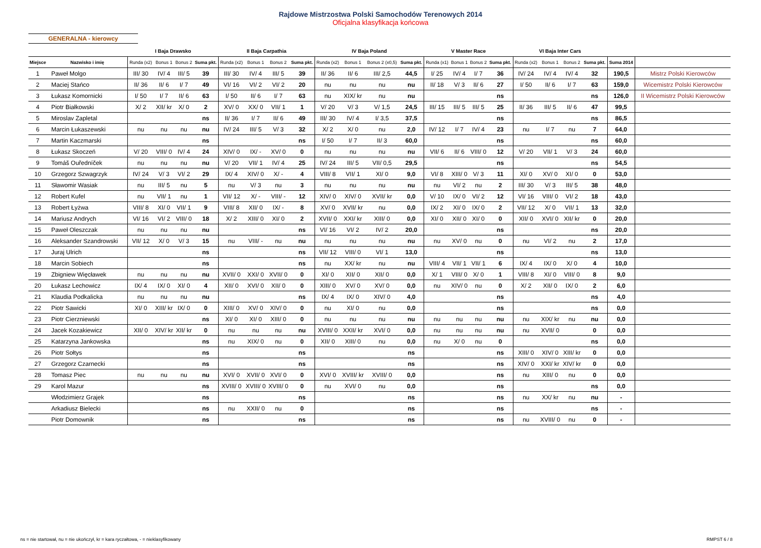Rajdowe Mistrzostwa Polski Samochodów Terenowych 2014
Oficjalna klasyfikacja końcowa
GENERALNA - kierowcy
| | | I Baja Drawsko | | | | II Baja Carpathia | | | | IV Baja Poland | | | | V Master Race | | | | VI Baja Inter Cars | | | | | |
| --- | --- | --- | --- | --- | --- | --- | --- | --- | --- | --- | --- | --- | --- | --- | --- | --- | --- | --- | --- | --- | --- | --- | --- |
| Miejsce | Nazwisko i imię | Runda (x2) | Bonus 1 | Bonus 2 | Suma pkt. | Runda (x2) | Bonus 1 | Bonus 2 | Suma pkt. | Runda (x2) | Bonus 1 | Bonus 2 (x0,5) | Suma pkt. | Runda (x1) | Bonus 1 | Bonus 2 | Suma pkt. | Runda (x2) | Bonus 1 | Bonus 2 | Suma pkt. | Suma 2014 | |
| 1 | Paweł Molgo | III/ 30 | IV/ 4 | III/ 5 | 39 | III/ 30 | IV/ 4 | III/ 5 | 39 | II/ 36 | II/ 6 | III/ 2,5 | 44,5 | I/ 25 | IV/ 4 | I/ 7 | 36 | IV/ 24 | IV/ 4 | IV/ 4 | 32 | 190,5 | Mistrz Polski Kierowców |
| 2 | Maciej Stańco | II/ 36 | II/ 6 | I/ 7 | 49 | VI/ 16 | VI/ 2 | VI/ 2 | 20 | nu | nu | nu | nu | II/ 18 | V/ 3 | II/ 6 | 27 | I/ 50 | II/ 6 | I/ 7 | 63 | 159,0 | Wicemistrz Polski Kierowców |
| 3 | Łukasz Komornicki | I/ 50 | I/ 7 | II/ 6 | 63 | I/ 50 | II/ 6 | I/ 7 | 63 | nu | XIX/ kr | nu | nu | | | | ns | | | | ns | 126,0 | II Wicemistrz Polski Kierowców |
| 4 | Piotr Białkowski | X/ 2 | XII/ kr | X/ 0 | 2 | XV/ 0 | XX/ 0 | VII/ 1 | 1 | V/ 20 | V/ 3 | V/ 1,5 | 24,5 | III/ 15 | III/ 5 | III/ 5 | 25 | II/ 36 | III/ 5 | II/ 6 | 47 | 99,5 | |
| 5 | Miroslav Zapletal | | | | ns | II/ 36 | I/ 7 | II/ 6 | 49 | III/ 30 | IV/ 4 | I/ 3,5 | 37,5 | | | | ns | | | | ns | 86,5 | |
| 6 | Marcin Łukaszewski | nu | nu | nu | nu | IV/ 24 | III/ 5 | V/ 3 | 32 | X/ 2 | X/ 0 | nu | 2,0 | IV/ 12 | I/ 7 | IV/ 4 | 23 | nu | I/ 7 | nu | 7 | 64,0 | |
| 7 | Martin Kaczmarski | | | | ns | | | | ns | I/ 50 | I/ 7 | II/ 3 | 60,0 | | | | ns | | | | ns | 60,0 | |
| 8 | Łukasz Skoczeń | V/ 20 | VIII/ 0 | IV/ 4 | 24 | XIV/ 0 | IX/ - | XV/ 0 | 0 | nu | nu | nu | nu | VII/ 6 | II/ 6 | VIII/ 0 | 12 | V/ 20 | VII/ 1 | V/ 3 | 24 | 60,0 | |
| 9 | Tomáš Ouředníček | nu | nu | nu | nu | V/ 20 | VII/ 1 | IV/ 4 | 25 | IV/ 24 | III/ 5 | VII/ 0,5 | 29,5 | | | | ns | | | | ns | 54,5 | |
| 10 | Grzegorz Szwagrzyk | IV/ 24 | V/ 3 | VI/ 2 | 29 | IX/ 4 | XIV/ 0 | X/ - | 4 | VIII/ 8 | VII/ 1 | XI/ 0 | 9,0 | VI/ 8 | XIII/ 0 | V/ 3 | 11 | XI/ 0 | XV/ 0 | XI/ 0 | 0 | 53,0 | |
| 11 | Sławomir Wasiak | nu | III/ 5 | nu | 5 | nu | V/ 3 | nu | 3 | nu | nu | nu | nu | nu | VI/ 2 | nu | 2 | III/ 30 | V/ 3 | III/ 5 | 38 | 48,0 | |
| 12 | Robert Kufel | nu | VII/ 1 | nu | 1 | VII/ 12 | X/ - | VIII/ - | 12 | XIV/ 0 | XIV/ 0 | XVII/ kr | 0,0 | V/ 10 | IX/ 0 | VI/ 2 | 12 | VI/ 16 | VIII/ 0 | VI/ 2 | 18 | 43,0 | |
| 13 | Robert Łyżwa | VIII/ 8 | XI/ 0 | VII/ 1 | 9 | VIII/ 8 | XII/ 0 | IX/ - | 8 | XV/ 0 | XVII/ kr | nu | 0,0 | IX/ 2 | XI/ 0 | IX/ 0 | 2 | VII/ 12 | X/ 0 | VII/ 1 | 13 | 32,0 | |
| 14 | Mariusz Andrych | VI/ 16 | VI/ 2 | VIII/ 0 | 18 | X/ 2 | XIII/ 0 | XI/ 0 | 2 | XVII/ 0 | XXI/ kr | XIII/ 0 | 0,0 | XI/ 0 | XII/ 0 | XI/ 0 | 0 | XII/ 0 | XVI/ 0 | XII/ kr | 0 | 20,0 | |
| 15 | Paweł Oleszczak | nu | nu | nu | nu | | | | ns | VI/ 16 | VI/ 2 | IV/ 2 | 20,0 | | | | ns | | | | ns | 20,0 | |
| 16 | Aleksander Szandrowski | VII/ 12 | X/ 0 | V/ 3 | 15 | nu | VIII/ - | nu | nu | nu | nu | nu | nu | nu | XV/ 0 | nu | 0 | nu | VI/ 2 | nu | 2 | 17,0 | |
| 17 | Juraj Ulrich | | | | ns | | | | ns | VII/ 12 | VIII/ 0 | VI/ 1 | 13,0 | | | | ns | | | | ns | 13,0 | |
| 18 | Marcin Sobiech | | | | ns | | | | ns | nu | XX/ kr | nu | nu | VIII/ 4 | VII/ 1 | VII/ 1 | 6 | IX/ 4 | IX/ 0 | X/ 0 | 4 | 10,0 | |
| 19 | Zbigniew Więcławek | nu | nu | nu | nu | XVII/ 0 | XXI/ 0 | XVII/ 0 | 0 | XI/ 0 | XII/ 0 | XII/ 0 | 0,0 | X/ 1 | VIII/ 0 | X/ 0 | 1 | VIII/ 8 | XI/ 0 | VIII/ 0 | 8 | 9,0 | |
| 20 | Łukasz Lechowicz | IX/ 4 | IX/ 0 | XI/ 0 | 4 | XII/ 0 | XVI/ 0 | XII/ 0 | 0 | XIII/ 0 | XV/ 0 | XV/ 0 | 0,0 | nu | XIV/ 0 | nu | 0 | X/ 2 | XII/ 0 | IX/ 0 | 2 | 6,0 | |
| 21 | Klaudia Podkalicka | nu | nu | nu | nu | | | | ns | IX/ 4 | IX/ 0 | XIV/ 0 | 4,0 | | | | ns | | | | ns | 4,0 | |
| 22 | Piotr Sawicki | XI/ 0 | XIII/ kr | IX/ 0 | 0 | XIII/ 0 | XV/ 0 | XIV/ 0 | 0 | nu | XI/ 0 | nu | 0,0 | | | | ns | | | | ns | 0,0 | |
| 23 | Piotr Cierzniewski | | | | ns | XI/ 0 | XI/ 0 | XIII/ 0 | 0 | nu | nu | nu | nu | nu | nu | nu | nu | nu | XIX/ kr | nu | nu | 0,0 | |
| 24 | Jacek Kozakiewicz | XII/ 0 | XIV/ kr | XII/ kr | 0 | nu | nu | nu | nu | XVIII/ 0 | XXII/ kr | XVI/ 0 | 0,0 | nu | nu | nu | nu | nu | XVII/ 0 | | 0 | 0,0 | |
| 25 | Katarzyna Jankowska | | | | ns | nu | XIX/ 0 | nu | 0 | XII/ 0 | XIII/ 0 | nu | 0,0 | nu | X/ 0 | nu | 0 | | | | ns | 0,0 | |
| 26 | Piotr Sołtys | | | | ns | | | | ns | | | | ns | | | | ns | XIII/ 0 | XIV/ 0 | XIII/ kr | 0 | 0,0 | |
| 27 | Grzegorz Czarnecki | | | | ns | | | | ns | | | | ns | | | | ns | XIV/ 0 | XXI/ kr | XIV/ kr | 0 | 0,0 | |
| 28 | Tomasz Piec | nu | nu | nu | nu | XVI/ 0 | XVII/ 0 | XVI/ 0 | 0 | XVI/ 0 | XVIII/ kr | XVIII/ 0 | 0,0 | | | | ns | nu | XIII/ 0 | nu | 0 | 0,0 | |
| 29 | Karol Mazur | | | | ns | XVIII/ 0 | XVIII/ 0 | XVIII/ 0 | 0 | nu | XVI/ 0 | nu | 0,0 | | | | ns | | | | ns | 0,0 | |
| | Włodzimierz Grajek | | | | ns | | | | ns | | | | ns | | | | ns | nu | XX/ kr | nu | nu | - | |
| | Arkadiusz Bielecki | | | | ns | nu | XXII/ 0 | nu | 0 | | | | ns | | | | ns | | | | ns | - | |
| | Piotr Domownik | | | | ns | | | | ns | | | | ns | | | | ns | nu | XVIII/ 0 | nu | 0 | - | |
ns = nie startował, nu = nie ukończył, kr = kara ryczałtowa, - = nieklasyfikowany
RMPST 6 / 8